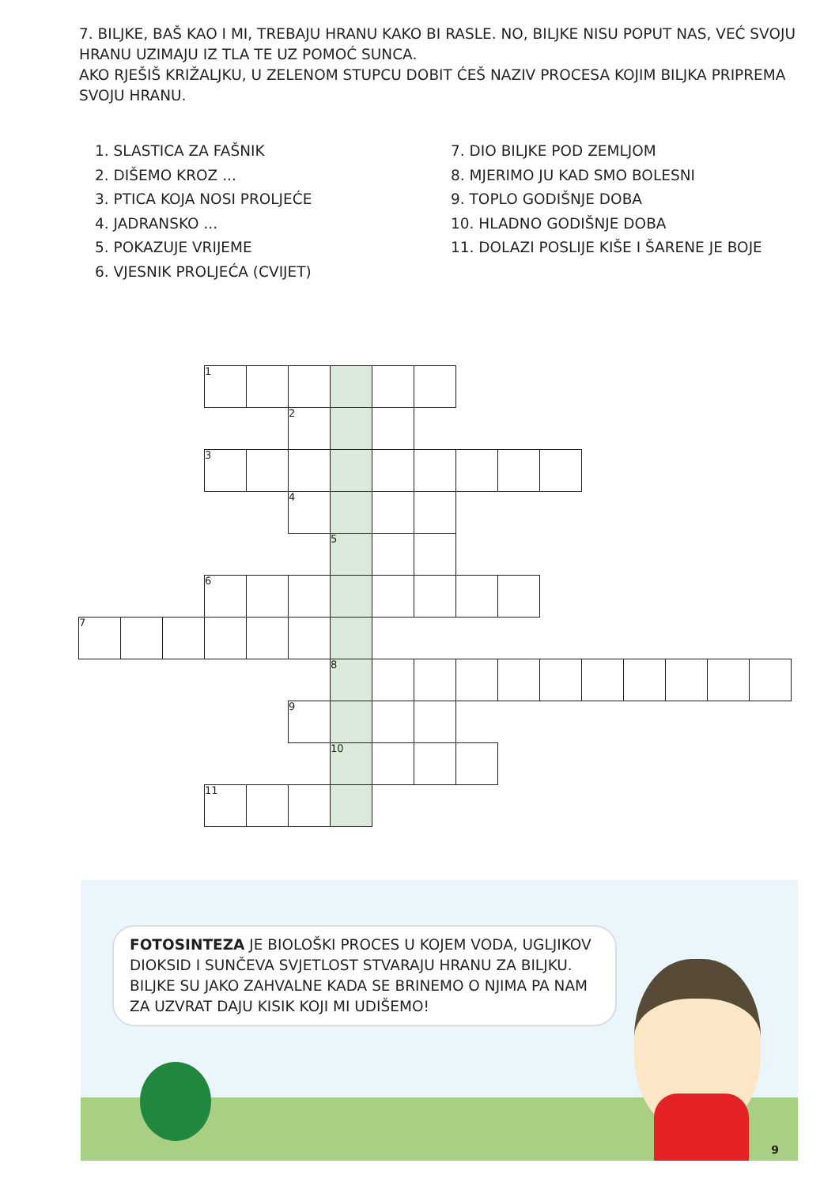7. BILJKE, BAŠ KAO I MI, TREBAJU HRANU KAKO BI RASLE. NO, BILJKE NISU POPUT NAS, VEĆ SVOJU HRANU UZIMAJU IZ TLA TE UZ POMOĆ SUNCA.
AKO RJEŠIŠ KRIŽALJKU, U ZELENOM STUPCU DOBIT ĆEŠ NAZIV PROCESA KOJIM BILJKA PRIPREMA SVOJU HRANU.
1. SLASTICA ZA FAŠNIK
2. DIŠEMO KROZ ...
3. PTICA KOJA NOSI PROLJEĆE
4. JADRANSKO ...
5. POKAZUJE VRIJEME
6. VJESNIK PROLJEĆA (CVIJET)
7. DIO BILJKE POD ZEMLJOM
8. MJERIMO JU KAD SMO BOLESNI
9. TOPLO GODIŠNJE DOBA
10. HLADNO GODIŠNJE DOBA
11. DOLAZI POSLIJE KIŠE I ŠARENE JE BOJE
| | | | 1 | | | | | | | | | | | | | |
| | | | | | 2 | | | | | | | | | | | |
| | | | 3 | | | | | | | | | | | | | |
| | | | | | 4 | | | | | | | | | | | |
| | | | | | | 5 | | | | | | | | | | |
| | | | 6 | | | | | | | | | | | | | |
| 7 | | | | | | | | | | | | | | | | |
| | | | | | | 8 | | | | | | | | | | |
| | | | | | 9 | | | | | | | | | | | |
| | | | | | | 10 | | | | | | | | | | |
| | | | 11 | | | | | | | | | | | | | |
FOTOSINTEZA JE BIOLOŠKI PROCES U KOJEM VODA, UGLJIKOV DIOKSID I SUNČEVA SVJETLOST STVARAJU HRANU ZA BILJKU.
BILJKE SU JAKO ZAHVALNE KADA SE BRINEMO O NJIMA PA NAM ZA UZVRAT DAJU KISIK KOJI MI UDIŠEMO!
9